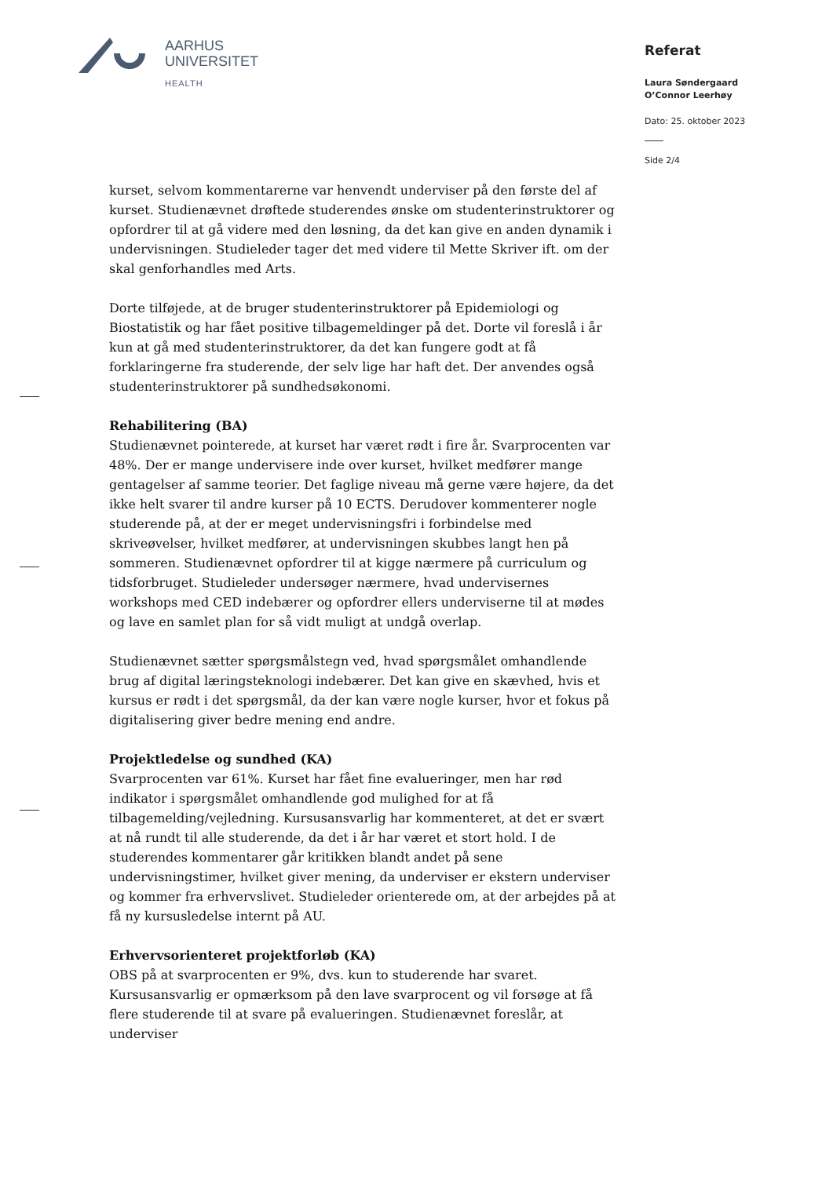AARHUS
UNIVERSITET
HEALTH
Referat
Laura Søndergaard
O’Connor Leerhøy
Dato: 25. oktober 2023
Side 2/4
kurset, selvom kommentarerne var henvendt underviser på den første del af kurset. Studienævnet drøftede studerendes ønske om studenterinstruktorer og opfordrer til at gå videre med den løsning, da det kan give en anden dynamik i undervisningen. Studieleder tager det med videre til Mette Skriver ift. om der skal genforhandles med Arts.
Dorte tilføjede, at de bruger studenterinstruktorer på Epidemiologi og Biostatistik og har fået positive tilbagemeldinger på det. Dorte vil foreslå i år kun at gå med studenterinstruktorer, da det kan fungere godt at få forklaringerne fra studerende, der selv lige har haft det. Der anvendes også studenterinstruktorer på sundhedsøkonomi.
Rehabilitering (BA)
Studienævnet pointerede, at kurset har været rødt i fire år. Svarprocenten var 48%. Der er mange undervisere inde over kurset, hvilket medfører mange gentagelser af samme teorier. Det faglige niveau må gerne være højere, da det ikke helt svarer til andre kurser på 10 ECTS. Derudover kommenterer nogle studerende på, at der er meget undervisningsfri i forbindelse med skriveøvelser, hvilket medfører, at undervisningen skubbes langt hen på sommeren. Studienævnet opfordrer til at kigge nærmere på curriculum og tidsforbruget. Studieleder undersøger nærmere, hvad undervisernes workshops med CED indebærer og opfordrer ellers underviserne til at mødes og lave en samlet plan for så vidt muligt at undgå overlap.
Studienævnet sætter spørgsmålstegn ved, hvad spørgsmålet omhandlende brug af digital læringsteknologi indebærer. Det kan give en skævhed, hvis et kursus er rødt i det spørgsmål, da der kan være nogle kurser, hvor et fokus på digitalisering giver bedre mening end andre.
Projektledelse og sundhed (KA)
Svarprocenten var 61%. Kurset har fået fine evalueringer, men har rød indikator i spørgsmålet omhandlende god mulighed for at få tilbagemelding/vejledning. Kursusansvarlig har kommenteret, at det er svært at nå rundt til alle studerende, da det i år har været et stort hold. I de studerendes kommentarer går kritikken blandt andet på sene undervisningstimer, hvilket giver mening, da underviser er ekstern underviser og kommer fra erhvervslivet. Studieleder orienterede om, at der arbejdes på at få ny kursusledelse internt på AU.
Erhvervsorienteret projektforløb (KA)
OBS på at svarprocenten er 9%, dvs. kun to studerende har svaret. Kursusansvarlig er opmærksom på den lave svarprocent og vil forsøge at få flere studerende til at svare på evalueringen. Studienævnet foreslår, at underviser